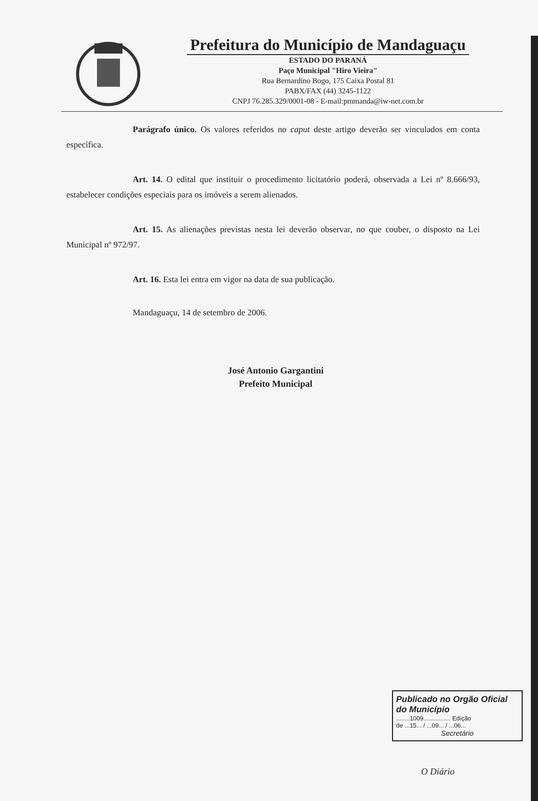Prefeitura do Município de Mandaguaçu
ESTADO DO PARANÁ
Paço Municipal "Hiro Vieira"
Rua Bernardino Bogo, 175 Caixa Postal 81
PABX/FAX (44) 3245-1122
CNPJ 76.285.329/0001-08 - E-mail:pmmanda@iw-net.com.br
Parágrafo único. Os valores referidos no caput deste artigo deverão ser vinculados em conta específica.
Art. 14. O edital que instituir o procedimento licitatório poderá, observada a Lei nº 8.666/93, estabelecer condições especiais para os imóveis a serem alienados.
Art. 15. As alienações previstas nesta lei deverão observar, no que couber, o disposto na Lei Municipal nº 972/97.
Art. 16. Esta lei entra em vigor na data de sua publicação.
Mandaguaçu, 14 de setembro de 2006.
José Antonio Gargantini
Prefeito Municipal
Publicado no Orgão Oficial do Município
........1009................ Edição
de ...15... / ...09... / ...06...
Secretário
O Diário